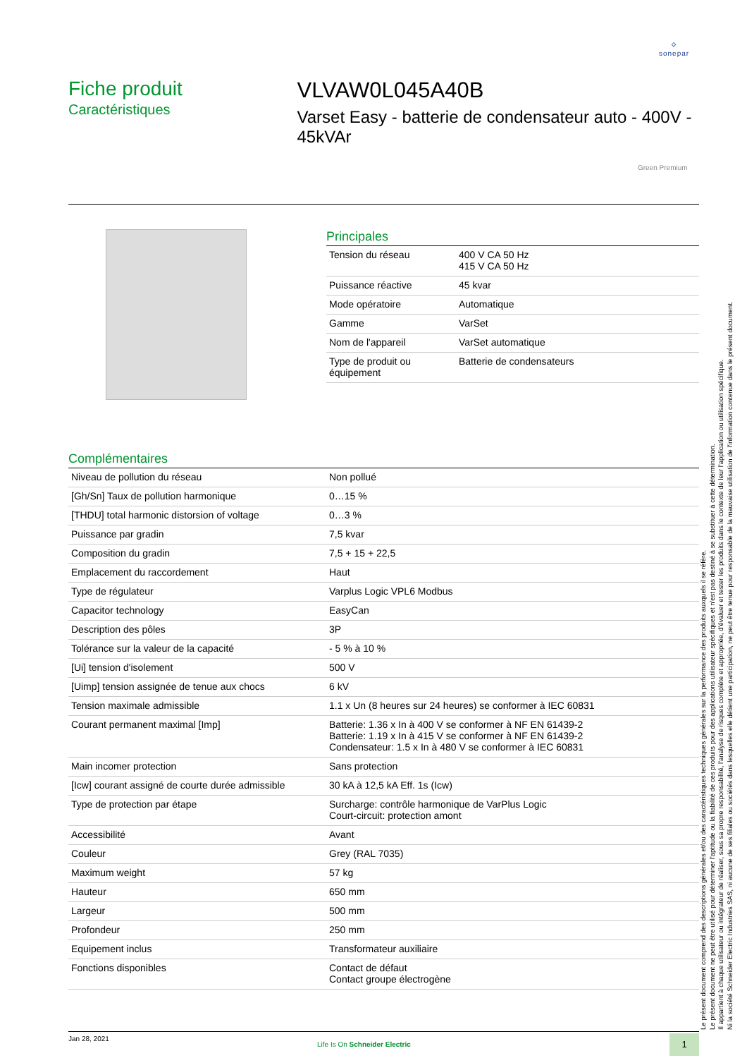⟡
sonepar
Fiche produit
Caractéristiques
VLVAW0L045A40B
Varset Easy - batterie de condensateur auto - 400V - 45kVAr
Green Premium
Principales
| Tension du réseau | 400 V CA 50 Hz 415 V CA 50 Hz |
| Puissance réactive | 45 kvar |
| Mode opératoire | Automatique |
| Gamme | VarSet |
| Nom de l'appareil | VarSet automatique |
| Type de produit ou équipement | Batterie de condensateurs |
Complémentaires
| Niveau de pollution du réseau | Non pollué |
| [Gh/Sn] Taux de pollution harmonique | 0…15 % |
| [THDU] total harmonic distorsion of voltage | 0…3 % |
| Puissance par gradin | 7,5 kvar |
| Composition du gradin | 7,5 + 15 + 22,5 |
| Emplacement du raccordement | Haut |
| Type de régulateur | Varplus Logic VPL6 Modbus |
| Capacitor technology | EasyCan |
| Description des pôles | 3P |
| Tolérance sur la valeur de la capacité | - 5 % à 10 % |
| [Ui] tension d'isolement | 500 V |
| [Uimp] tension assignée de tenue aux chocs | 6 kV |
| Tension maximale admissible | 1.1 x Un (8 heures sur 24 heures) se conformer à IEC 60831 |
| Courant permanent maximal [Imp] | Batterie: 1.36 x In à 400 V se conformer à NF EN 61439-2 Batterie: 1.19 x In à 415 V se conformer à NF EN 61439-2 Condensateur: 1.5 x In à 480 V se conformer à IEC 60831 |
| Main incomer protection | Sans protection |
| [Icw] courant assigné de courte durée admissible | 30 kA à 12,5 kA Eff. 1s (Icw) |
| Type de protection par étape | Surcharge: contrôle harmonique de VarPlus Logic Court-circuit: protection amont |
| Accessibilité | Avant |
| Couleur | Grey (RAL 7035) |
| Maximum weight | 57 kg |
| Hauteur | 650 mm |
| Largeur | 500 mm |
| Profondeur | 250 mm |
| Equipement inclus | Transformateur auxiliaire |
| Fonctions disponibles | Contact de défaut Contact groupe électrogène |
Le présent document comprend des descriptions générales et/ou des caractéristiques techniques générales sur la performance des produits auxquels il se réfère.
Le présent document ne peut être utilisé pour déterminer l'aptitude ou la fiabilité de ces produits pour des applications utilisateur spécifiques et n'est pas destiné à se substituer à cette détermination.
Il appartient à chaque utilisateur ou intégrateur de réaliser, sous sa propre responsabilité, l'analyse de risques complète et appropriée, d'évaluer et tester les produits dans le contexte de leur l'application ou utilisation spécifique.
Ni la société Schneider Electric Industries SAS, ni aucune de ses filiales ou sociétés dans lesquelles elle détient une participation, ne peut être tenue pour responsable de la mauvaise utilisation de l'information contenue dans le présent document.
Jan 28, 2021
Life Is On Schneider Electric
1